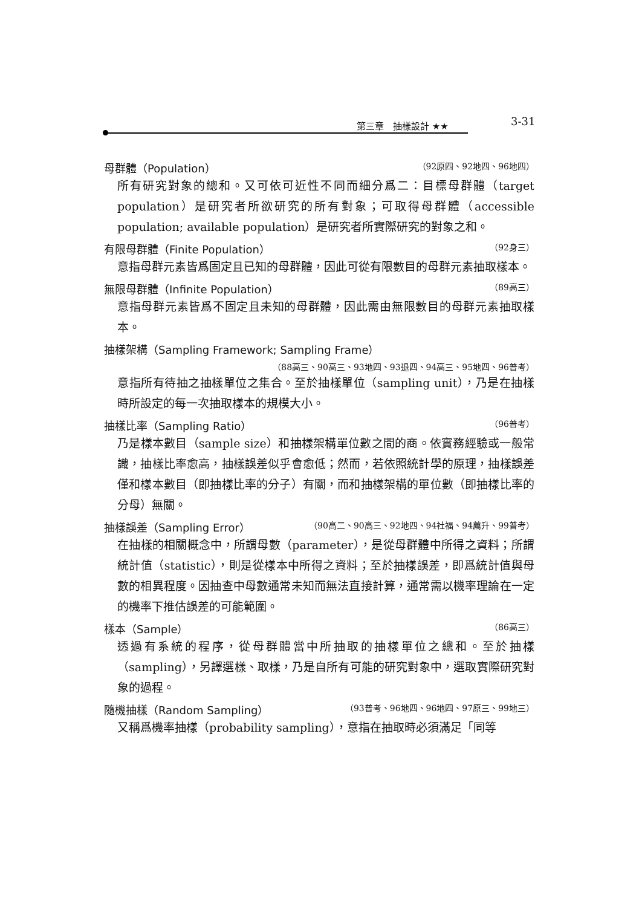第三章　抽樣設計 ★★ 3-31
母群體（Population） （92原四、92地四、96地四）
所有研究對象的總和。又可依可近性不同而細分爲二：目標母群體（target population）是研究者所欲研究的所有對象；可取得母群體（accessible population; available population）是研究者所實際研究的對象之和。
有限母群體（Finite Population） （92身三）
意指母群元素皆爲固定且已知的母群體，因此可從有限數目的母群元素抽取樣本。
無限母群體（Infinite Population） （89高三）
意指母群元素皆爲不固定且未知的母群體，因此需由無限數目的母群元素抽取樣本。
抽樣架構（Sampling Framework; Sampling Frame）
（88高三、90高三、93地四、93退四、94高三、95地四、96普考）
意指所有待抽之抽樣單位之集合。至於抽樣單位（sampling unit），乃是在抽樣時所設定的每一次抽取樣本的規模大小。
抽樣比率（Sampling Ratio） （96普考）
乃是樣本數目（sample size）和抽樣架構單位數之間的商。依實務經驗或一般常識，抽樣比率愈高，抽樣誤差似乎會愈低；然而，若依照統計學的原理，抽樣誤差僅和樣本數目（即抽樣比率的分子）有關，而和抽樣架構的單位數（即抽樣比率的分母）無關。
抽樣誤差（Sampling Error） （90高二、90高三、92地四、94社福、94薦升、99普考）
在抽樣的相關概念中，所謂母數（parameter），是從母群體中所得之資料；所謂統計值（statistic），則是從樣本中所得之資料；至於抽樣誤差，即爲統計值與母數的相異程度。因抽查中母數通常未知而無法直接計算，通常需以機率理論在一定的機率下推估誤差的可能範圍。
樣本（Sample） （86高三）
透過有系統的程序，從母群體當中所抽取的抽樣單位之總和。至於抽樣（sampling），另譯選樣、取樣，乃是自所有可能的研究對象中，選取實際研究對象的過程。
隨機抽樣（Random Sampling） （93普考、96地四、96地四、97原三、99地三）
又稱爲機率抽樣（probability sampling），意指在抽取時必須滿足「同等